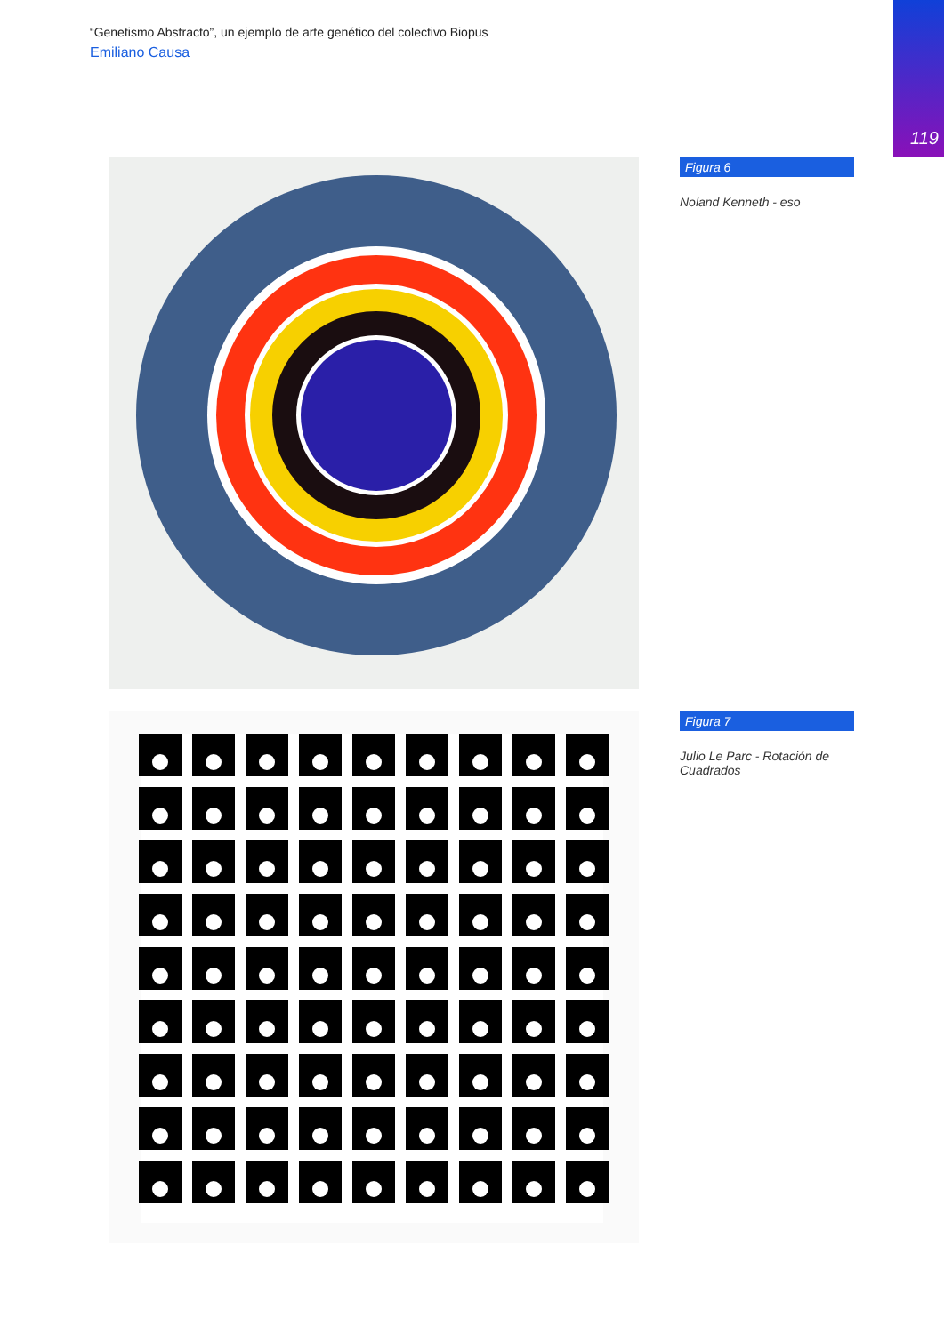“Genetismo Abstracto”, un ejemplo de arte genético del colectivo Biopus
Emiliano Causa
119
Figura 6
Noland Kenneth - eso
Figura 7
Julio Le Parc - Rotación de Cuadrados